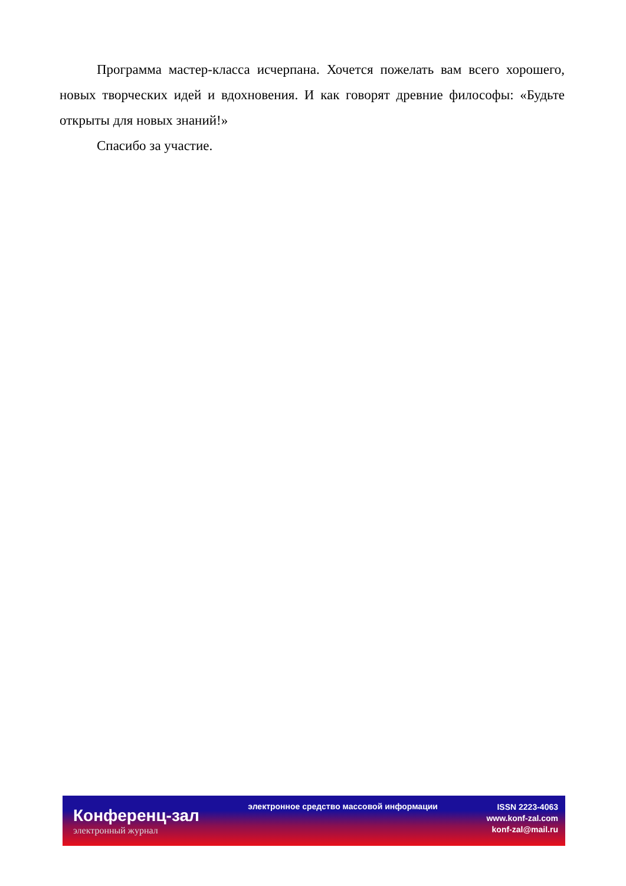Программа мастер-класса исчерпана. Хочется пожелать вам всего хорошего, новых творческих идей и вдохновения. И как говорят древние философы: «Будьте открыты для новых знаний!»
Спасибо за участие.
Конференц-зал
электронный журнал
электронное средство массовой информации
ISSN 2223-4063
www.konf-zal.com
konf-zal@mail.ru